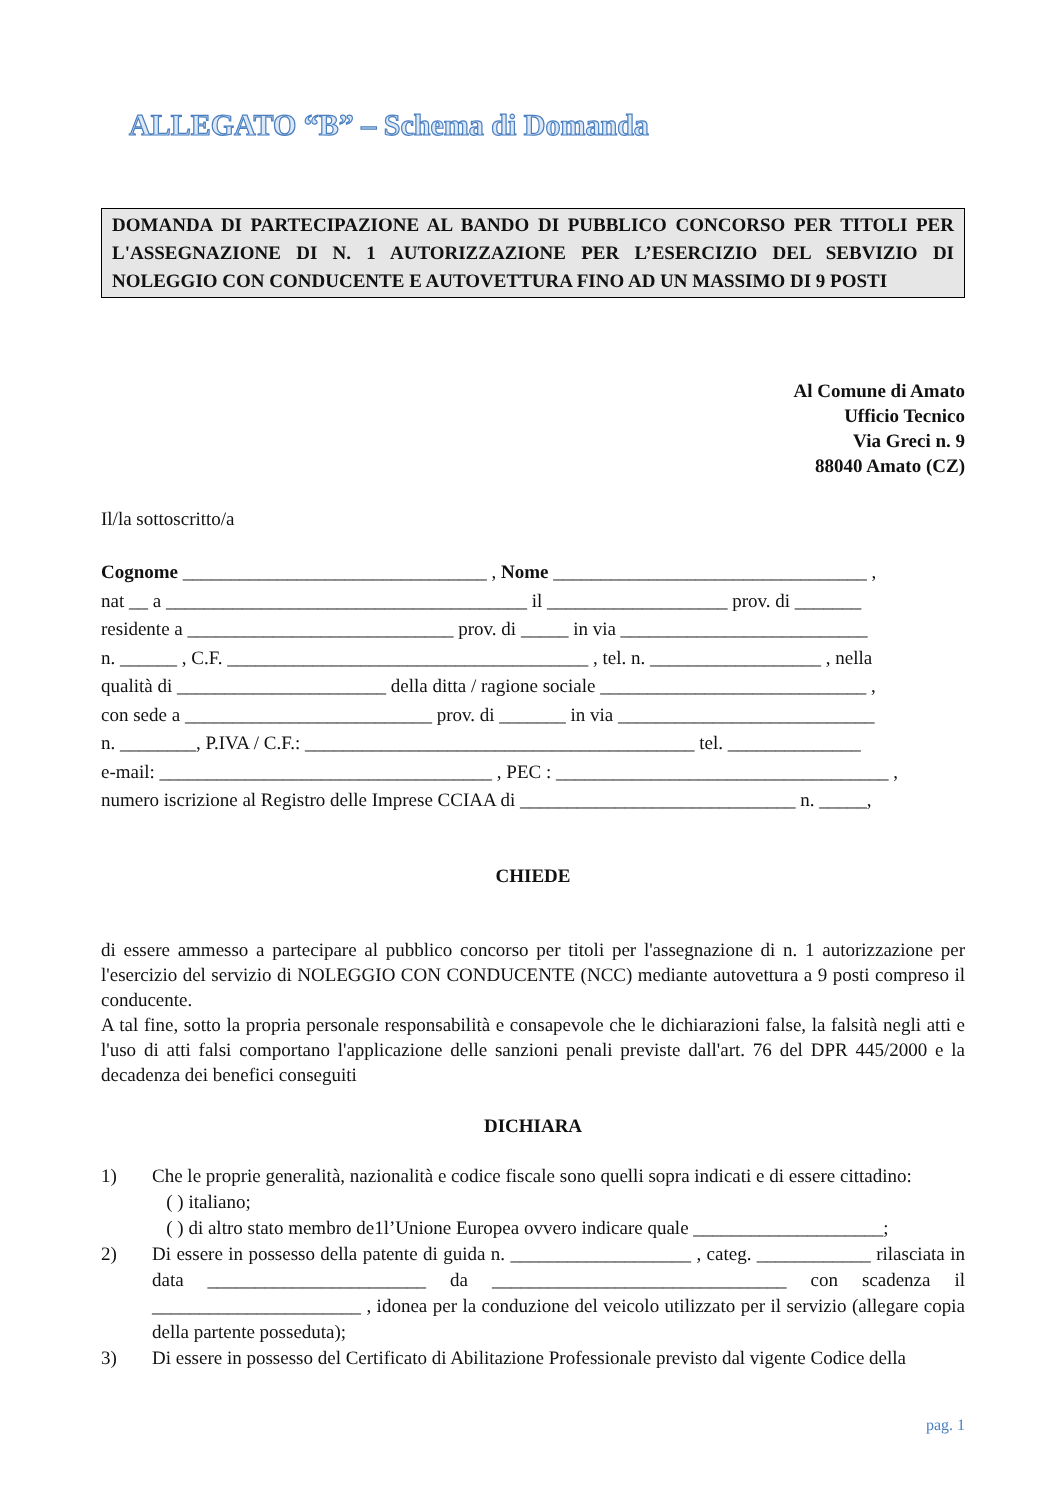ALLEGATO “B” – Schema di Domanda
DOMANDA DI PARTECIPAZIONE AL BANDO DI PUBBLICO CONCORSO PER TITOLI PER L'ASSEGNAZIONE DI N. 1 AUTORIZZAZIONE PER L’ESERCIZIO DEL SEBVIZIO DI NOLEGGIO CON CONDUCENTE E AUTOVETTURA FINO AD UN MASSIMO DI 9 POSTI
Al Comune di Amato
Ufficio Tecnico
Via Greci n. 9
88040 Amato (CZ)
Il/la sottoscritto/a
Cognome ________________________________ , Nome _________________________________ ,
nat __ a ______________________________________ il ___________________ prov. di _______
residente a ____________________________ prov. di _____ in via __________________________
n. ______ , C.F. ______________________________________ , tel. n. __________________ , nella
qualità di ______________________ della ditta / ragione sociale ____________________________ ,
con sede a __________________________ prov. di _______ in via ___________________________
n. ________, P.IVA / C.F.: _________________________________________ tel. ______________
e-mail: ___________________________________ , PEC : ___________________________________ ,
numero iscrizione al Registro delle Imprese CCIAA di _____________________________ n. _____,
CHIEDE
di essere ammesso a partecipare al pubblico concorso per titoli per l'assegnazione di n. 1 autorizzazione per l'esercizio del servizio di NOLEGGIO CON CONDUCENTE (NCC) mediante autovettura a 9 posti compreso il conducente.
A tal fine, sotto la propria personale responsabilità e consapevole che le dichiarazioni false, la falsità negli atti e l'uso di atti falsi comportano l'applicazione delle sanzioni penali previste dall'art. 76 del DPR 445/2000 e la decadenza dei benefici conseguiti
DICHIARA
1) Che le proprie generalità, nazionalità e codice fiscale sono quelli sopra indicati e di essere cittadino:
( ) italiano;
( ) di altro stato membro de1l’Unione Europea ovvero indicare quale ____________________;
2) Di essere in possesso della patente di guida n. ___________________ , categ. ____________ rilasciata in data _______________________ da _______________________________ con scadenza il ______________________ , idonea per la conduzione del veicolo utilizzato per il servizio (allegare copia della partente posseduta);
3) Di essere in possesso del Certificato di Abilitazione Professionale previsto dal vigente Codice della
pag. 1